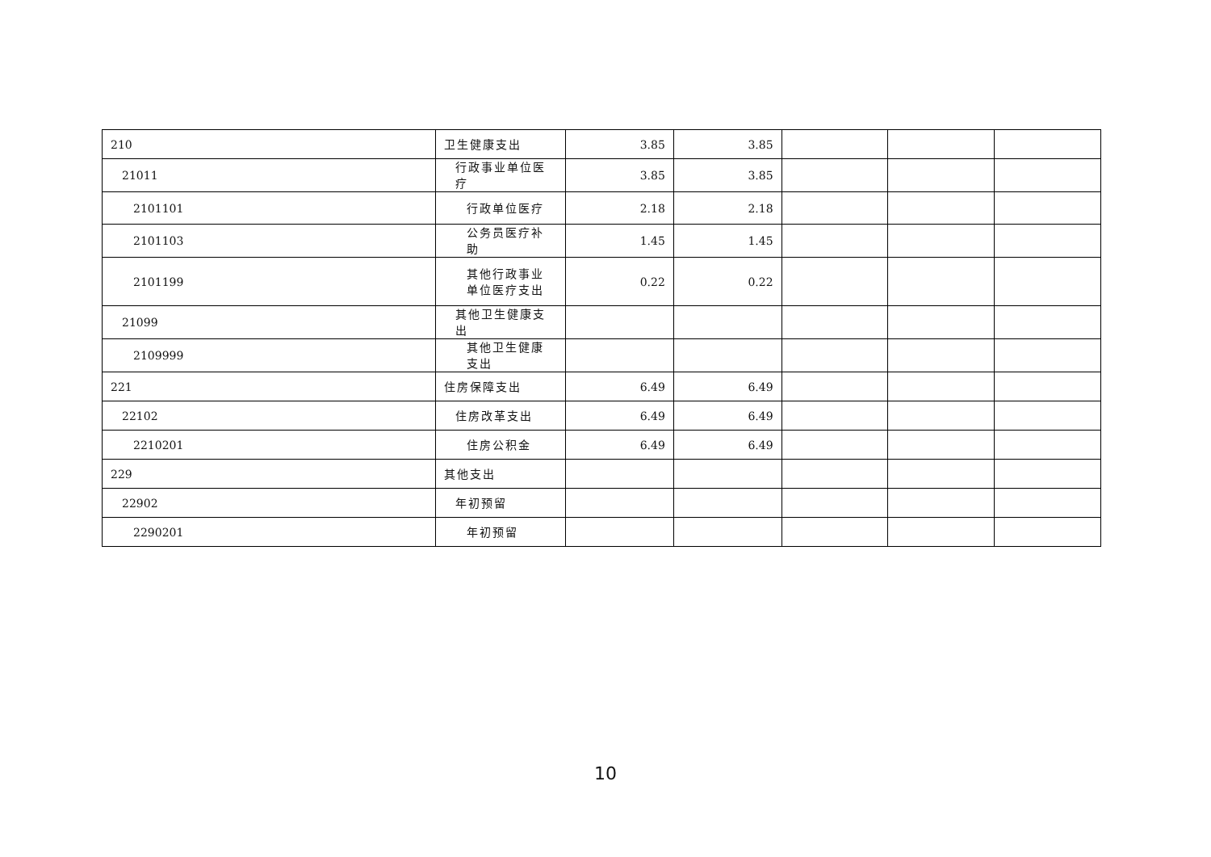| 210 | 卫生健康支出 | 3.85 | 3.85 | | | |
| 21011 | 行政事业单位医疗 | 3.85 | 3.85 | | | |
| 2101101 | 行政单位医疗 | 2.18 | 2.18 | | | |
| 2101103 | 公务员医疗补助 | 1.45 | 1.45 | | | |
| 2101199 | 其他行政事业单位医疗支出 | 0.22 | 0.22 | | | |
| 21099 | 其他卫生健康支出 | | | | | |
| 2109999 | 其他卫生健康支出 | | | | | |
| 221 | 住房保障支出 | 6.49 | 6.49 | | | |
| 22102 | 住房改革支出 | 6.49 | 6.49 | | | |
| 2210201 | 住房公积金 | 6.49 | 6.49 | | | |
| 229 | 其他支出 | | | | | |
| 22902 | 年初预留 | | | | | |
| 2290201 | 年初预留 | | | | | |
10